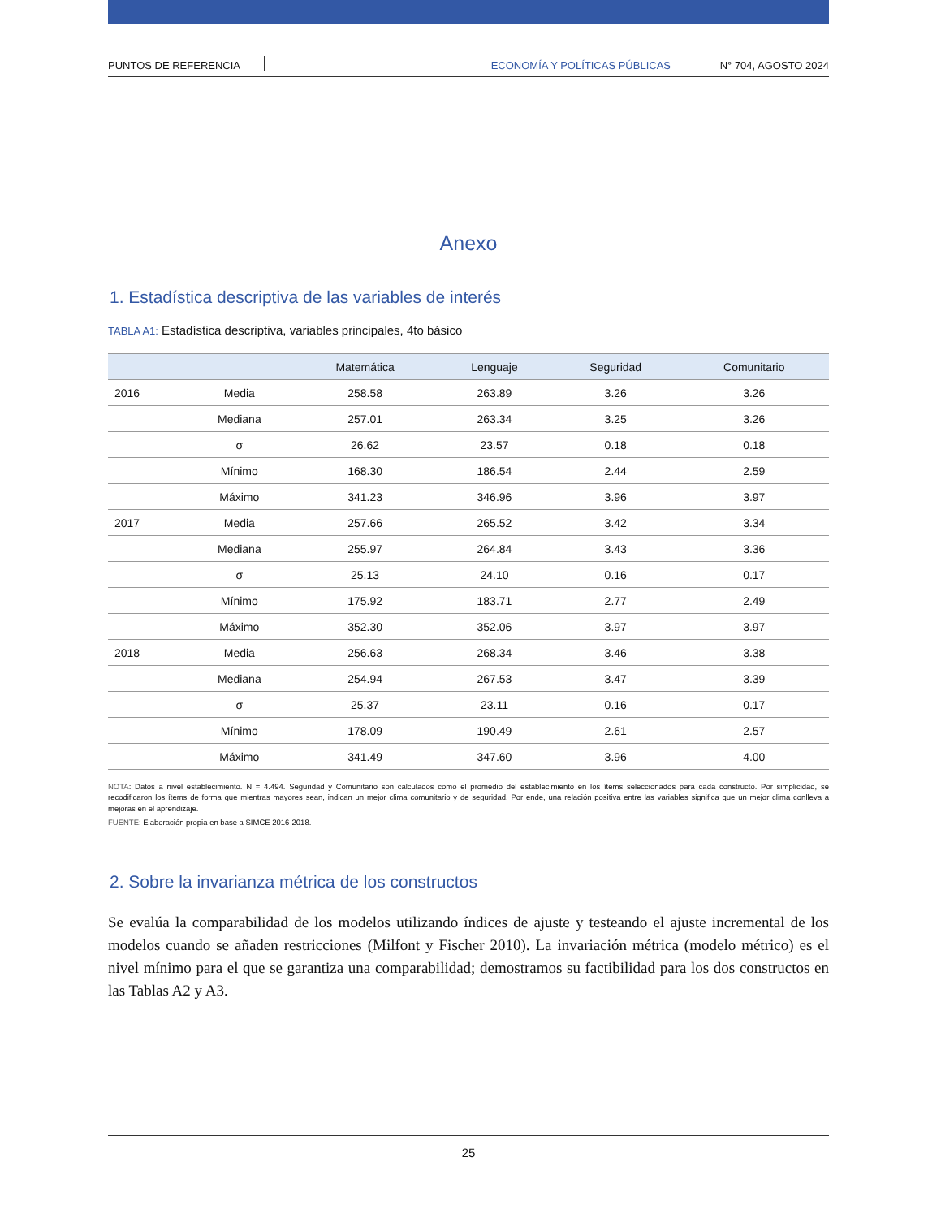PUNTOS DE REFERENCIA ECONOMÍA Y POLÍTICAS PÚBLICAS N° 704, AGOSTO 2024
Anexo
1. Estadística descriptiva de las variables de interés
TABLA A1: Estadística descriptiva, variables principales, 4to básico
| | | Matemática | Lenguaje | Seguridad | Comunitario |
| --- | --- | --- | --- | --- | --- |
| 2016 | Media | 258.58 | 263.89 | 3.26 | 3.26 |
| | Mediana | 257.01 | 263.34 | 3.25 | 3.26 |
| | σ | 26.62 | 23.57 | 0.18 | 0.18 |
| | Mínimo | 168.30 | 186.54 | 2.44 | 2.59 |
| | Máximo | 341.23 | 346.96 | 3.96 | 3.97 |
| 2017 | Media | 257.66 | 265.52 | 3.42 | 3.34 |
| | Mediana | 255.97 | 264.84 | 3.43 | 3.36 |
| | σ | 25.13 | 24.10 | 0.16 | 0.17 |
| | Mínimo | 175.92 | 183.71 | 2.77 | 2.49 |
| | Máximo | 352.30 | 352.06 | 3.97 | 3.97 |
| 2018 | Media | 256.63 | 268.34 | 3.46 | 3.38 |
| | Mediana | 254.94 | 267.53 | 3.47 | 3.39 |
| | σ | 25.37 | 23.11 | 0.16 | 0.17 |
| | Mínimo | 178.09 | 190.49 | 2.61 | 2.57 |
| | Máximo | 341.49 | 347.60 | 3.96 | 4.00 |
NOTA: Datos a nivel establecimiento. N = 4.494. Seguridad y Comunitario son calculados como el promedio del establecimiento en los ítems seleccionados para cada constructo. Por simplicidad, se recodificaron los ítems de forma que mientras mayores sean, indican un mejor clima comunitario y de seguridad. Por ende, una relación positiva entre las variables significa que un mejor clima conlleva a mejoras en el aprendizaje.
FUENTE: Elaboración propia en base a SIMCE 2016-2018.
2. Sobre la invarianza métrica de los constructos
Se evalúa la comparabilidad de los modelos utilizando índices de ajuste y testeando el ajuste incremental de los modelos cuando se añaden restricciones (Milfont y Fischer 2010). La invariación métrica (modelo métrico) es el nivel mínimo para el que se garantiza una comparabilidad; demostramos su factibilidad para los dos constructos en las Tablas A2 y A3.
25